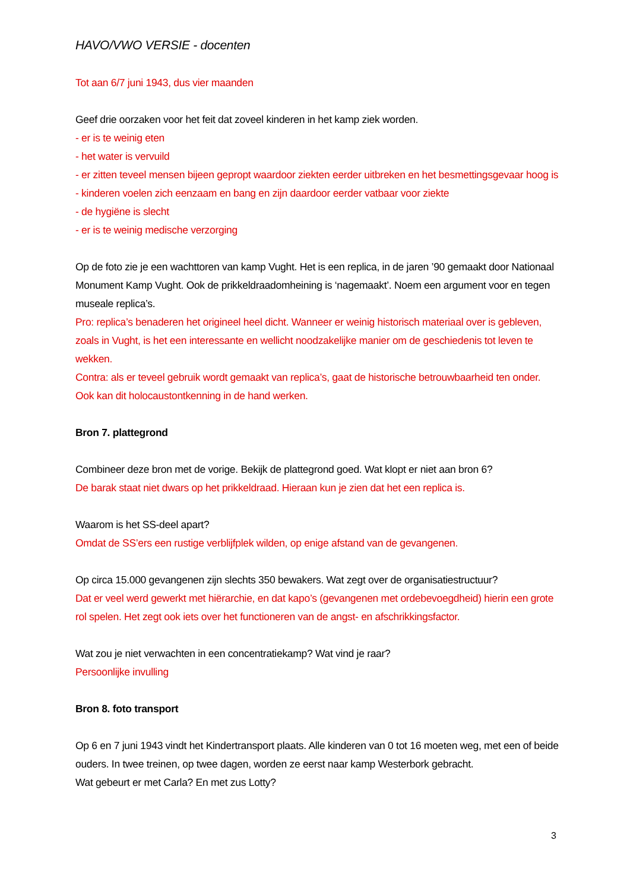HAVO/VWO VERSIE - docenten
Tot aan 6/7 juni 1943, dus vier maanden
Geef drie oorzaken voor het feit dat zoveel kinderen in het kamp ziek worden.
- er is te weinig eten
- het water is vervuild
- er zitten teveel mensen bijeen gepropt waardoor ziekten eerder uitbreken en het besmettingsgevaar hoog is
- kinderen voelen zich eenzaam en bang en zijn daardoor eerder vatbaar voor ziekte
- de hygiëne is slecht
- er is te weinig medische verzorging
Op de foto zie je een wachttoren van kamp Vught. Het is een replica, in de jaren ’90 gemaakt door Nationaal Monument Kamp Vught. Ook de prikkeldraadomheining is ‘nagemaakt’. Noem een argument voor en tegen museale replica’s.
Pro: replica’s benaderen het origineel heel dicht. Wanneer er weinig historisch materiaal over is gebleven, zoals in Vught, is het een interessante en wellicht noodzakelijke manier om de geschiedenis tot leven te wekken.
Contra: als er teveel gebruik wordt gemaakt van replica’s, gaat de historische betrouwbaarheid ten onder. Ook kan dit holocaustontkenning in de hand werken.
Bron 7. plattegrond
Combineer deze bron met de vorige. Bekijk de plattegrond goed. Wat klopt er niet aan bron 6?
De barak staat niet dwars op het prikkeldraad. Hieraan kun je zien dat het een replica is.
Waarom is het SS-deel apart?
Omdat de SS’ers een rustige verblijfplek wilden, op enige afstand van de gevangenen.
Op circa 15.000 gevangenen zijn slechts 350 bewakers. Wat zegt over de organisatiestructuur?
Dat er veel werd gewerkt met hiërarchie, en dat kapo’s (gevangenen met ordebevoegdheid) hierin een grote rol spelen. Het zegt ook iets over het functioneren van de angst- en afschrikkingsfactor.
Wat zou je niet verwachten in een concentratiekamp? Wat vind je raar?
Persoonlijke invulling
Bron 8. foto transport
Op 6 en 7 juni 1943 vindt het Kindertransport plaats. Alle kinderen van 0 tot 16 moeten weg, met een of beide ouders. In twee treinen, op twee dagen, worden ze eerst naar kamp Westerbork gebracht.
Wat gebeurt er met Carla? En met zus Lotty?
3